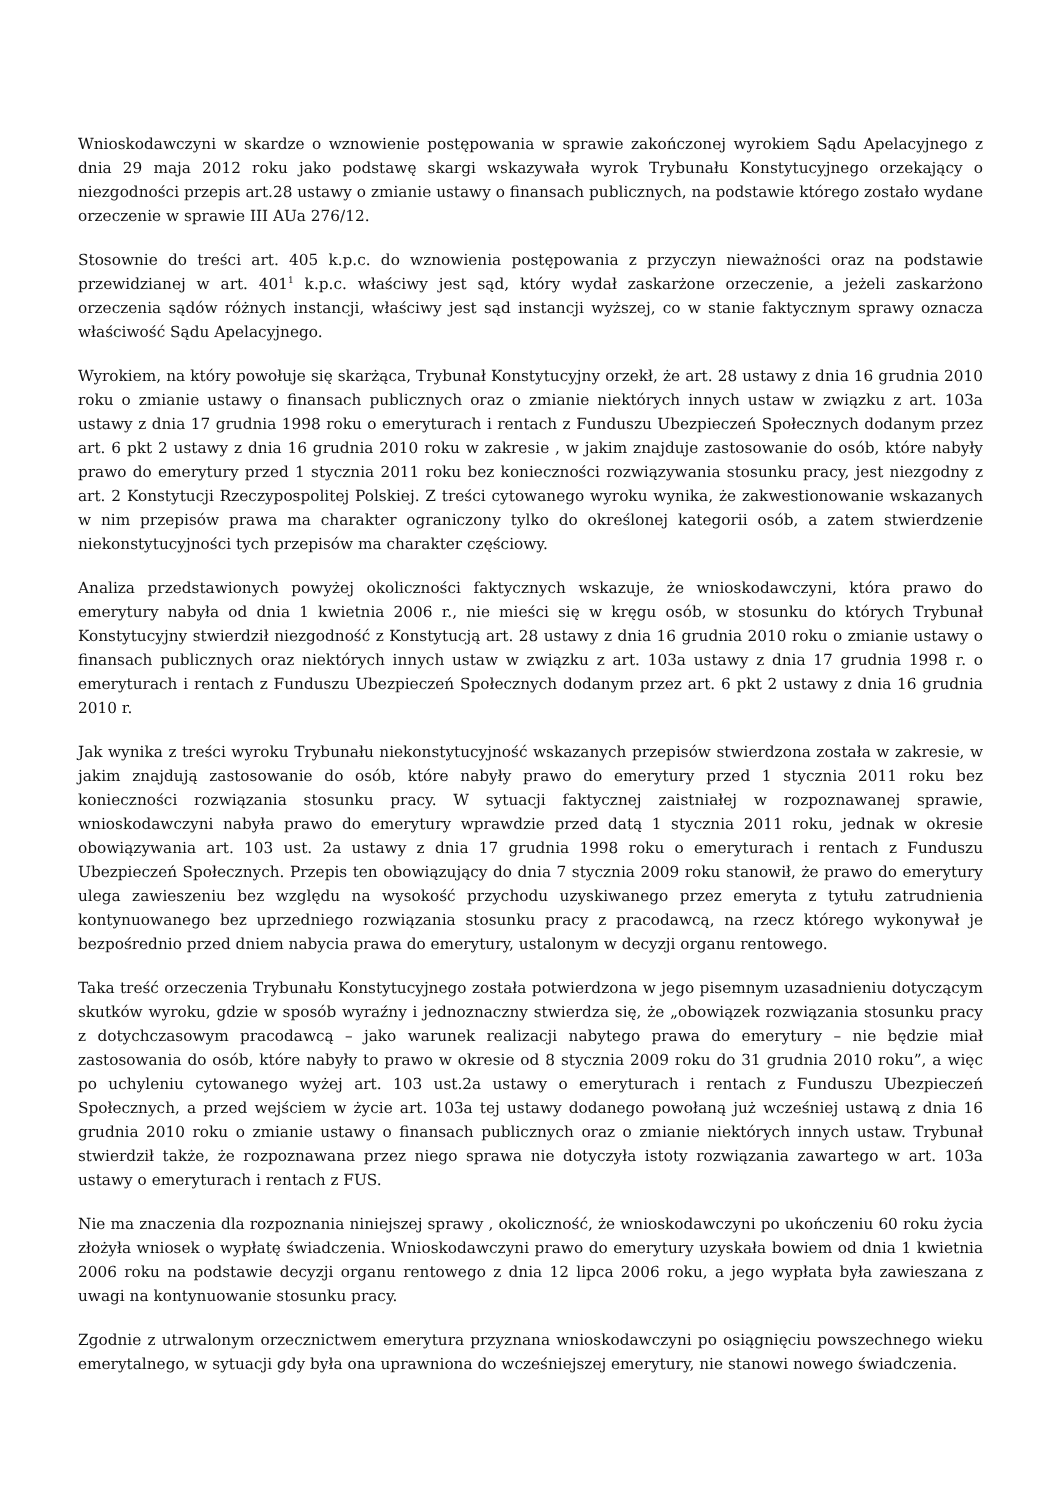Wnioskodawczyni w skardze o wznowienie postępowania w sprawie zakończonej wyrokiem Sądu Apelacyjnego z dnia 29 maja 2012 roku jako podstawę skargi wskazywała wyrok Trybunału Konstytucyjnego orzekający o niezgodności przepis art.28 ustawy o zmianie ustawy o finansach publicznych, na podstawie którego zostało wydane orzeczenie w sprawie III AUa 276/12.
Stosownie do treści art. 405 k.p.c. do wznowienia postępowania z przyczyn nieważności oraz na podstawie przewidzianej w art. 401<sup>1</sup> k.p.c. właściwy jest sąd, który wydał zaskarżone orzeczenie, a jeżeli zaskarżono orzeczenia sądów różnych instancji, właściwy jest sąd instancji wyższej, co w stanie faktycznym sprawy oznacza właściwość Sądu Apelacyjnego.
Wyrokiem, na który powołuje się skarżąca, Trybunał Konstytucyjny orzekł, że art. 28 ustawy z dnia 16 grudnia 2010 roku o zmianie ustawy o finansach publicznych oraz o zmianie niektórych innych ustaw w związku z art. 103a ustawy z dnia 17 grudnia 1998 roku o emeryturach i rentach z Funduszu Ubezpieczeń Społecznych dodanym przez art. 6 pkt 2 ustawy z dnia 16 grudnia 2010 roku w zakresie , w jakim znajduje zastosowanie do osób, które nabyły prawo do emerytury przed 1 stycznia 2011 roku bez konieczności rozwiązywania stosunku pracy, jest niezgodny z art. 2 Konstytucji Rzeczypospolitej Polskiej. Z treści cytowanego wyroku wynika, że zakwestionowanie wskazanych w nim przepisów prawa ma charakter ograniczony tylko do określonej kategorii osób, a zatem stwierdzenie niekonstytucyjności tych przepisów ma charakter częściowy.
Analiza przedstawionych powyżej okoliczności faktycznych wskazuje, że wnioskodawczyni, która prawo do emerytury nabyła od dnia 1 kwietnia 2006 r., nie mieści się w kręgu osób, w stosunku do których Trybunał Konstytucyjny stwierdził niezgodność z Konstytucją art. 28 ustawy z dnia 16 grudnia 2010 roku o zmianie ustawy o finansach publicznych oraz niektórych innych ustaw w związku z art. 103a ustawy z dnia 17 grudnia 1998 r. o emeryturach i rentach z Funduszu Ubezpieczeń Społecznych dodanym przez art. 6 pkt 2 ustawy z dnia 16 grudnia 2010 r.
Jak wynika z treści wyroku Trybunału niekonstytucyjność wskazanych przepisów stwierdzona została w zakresie, w jakim znajdują zastosowanie do osób, które nabyły prawo do emerytury przed 1 stycznia 2011 roku bez konieczności rozwiązania stosunku pracy. W sytuacji faktycznej zaistniałej w rozpoznawanej sprawie, wnioskodawczyni nabyła prawo do emerytury wprawdzie przed datą 1 stycznia 2011 roku, jednak w okresie obowiązywania art. 103 ust. 2a ustawy z dnia 17 grudnia 1998 roku o emeryturach i rentach z Funduszu Ubezpieczeń Społecznych. Przepis ten obowiązujący do dnia 7 stycznia 2009 roku stanowił, że prawo do emerytury ulega zawieszeniu bez względu na wysokość przychodu uzyskiwanego przez emeryta z tytułu zatrudnienia kontynuowanego bez uprzedniego rozwiązania stosunku pracy z pracodawcą, na rzecz którego wykonywał je bezpośrednio przed dniem nabycia prawa do emerytury, ustalonym w decyzji organu rentowego.
Taka treść orzeczenia Trybunału Konstytucyjnego została potwierdzona w jego pisemnym uzasadnieniu dotyczącym skutków wyroku, gdzie w sposób wyraźny i jednoznaczny stwierdza się, że „obowiązek rozwiązania stosunku pracy z dotychczasowym pracodawcą – jako warunek realizacji nabytego prawa do emerytury – nie będzie miał zastosowania do osób, które nabyły to prawo w okresie od 8 stycznia 2009 roku do 31 grudnia 2010 roku”, a więc po uchyleniu cytowanego wyżej art. 103 ust.2a ustawy o emeryturach i rentach z Funduszu Ubezpieczeń Społecznych, a przed wejściem w życie art. 103a tej ustawy dodanego powołaną już wcześniej ustawą z dnia 16 grudnia 2010 roku o zmianie ustawy o finansach publicznych oraz o zmianie niektórych innych ustaw. Trybunał stwierdził także, że rozpoznawana przez niego sprawa nie dotyczyła istoty rozwiązania zawartego w art. 103a ustawy o emeryturach i rentach z FUS.
Nie ma znaczenia dla rozpoznania niniejszej sprawy , okoliczność, że wnioskodawczyni po ukończeniu 60 roku życia złożyła wniosek o wypłatę świadczenia. Wnioskodawczyni prawo do emerytury uzyskała bowiem od dnia 1 kwietnia 2006 roku na podstawie decyzji organu rentowego z dnia 12 lipca 2006 roku, a jego wypłata była zawieszana z uwagi na kontynuowanie stosunku pracy.
Zgodnie z utrwalonym orzecznictwem emerytura przyznana wnioskodawczyni po osiągnięciu powszechnego wieku emerytalnego, w sytuacji gdy była ona uprawniona do wcześniejszej emerytury, nie stanowi nowego świadczenia.